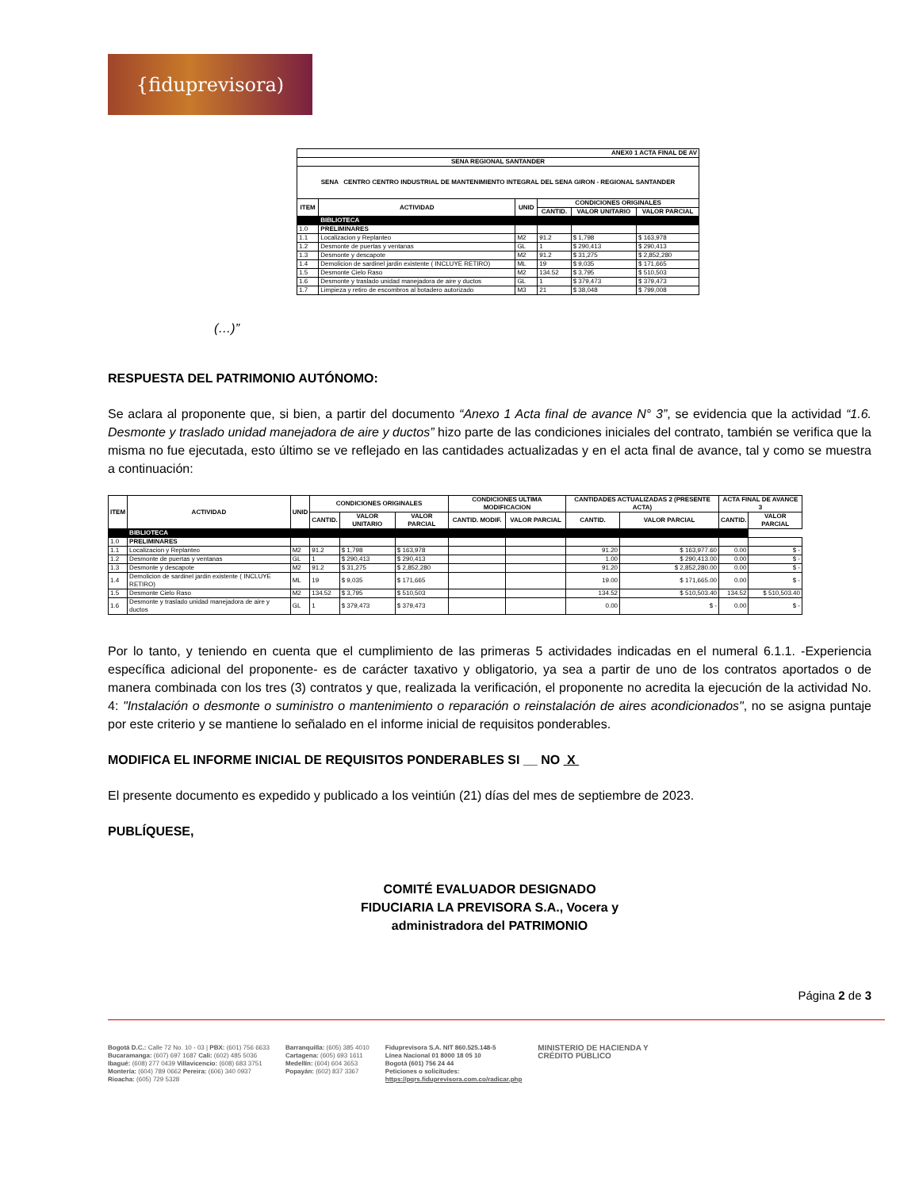{fiduprevisora)
| ANEX0 1 ACTA FINAL DE AV | | | | | |
| SENA REGIONAL SANTANDER | | | | | |
| SENA CENTRO CENTRO INDUSTRIAL DE MANTENIMIENTO INTEGRAL DEL SENA GIRON - REGIONAL SANTANDER | | | | | |
| ITEM | ACTIVIDAD | UNID | CONDICIONES ORIGINALES | | |
| | | | CANTID. | VALOR UNITARIO | VALOR PARCIAL |
| | BIBLIOTECA | | | | |
| 1.0 | PRELIMINARES | | | | |
| 1.1 | Localizacion y Replanteo | M2 | 91.2 | $ 1,798 | $ 163,978 |
| 1.2 | Desmonte de puertas y ventanas | GL | 1 | $ 290,413 | $ 290,413 |
| 1.3 | Desmonte y descapote | M2 | 91.2 | $ 31,275 | $ 2,852,280 |
| 1.4 | Demolicion de sardinel jardin existente ( INCLUYE RETIRO) | ML | 19 | $ 9,035 | $ 171,665 |
| 1.5 | Desmonte Cielo Raso | M2 | 134.52 | $ 3,795 | $ 510,503 |
| 1.6 | Desmonte y traslado unidad manejadora de aire y ductos | GL | 1 | $ 379,473 | $ 379,473 |
| 1.7 | Limpieza y retiro de escombros al botadero autorizado | M3 | 21 | $ 38,048 | $ 799,008 |
(…)”
RESPUESTA DEL PATRIMONIO AUTÓNOMO:
Se aclara al proponente que, si bien, a partir del documento “Anexo 1 Acta final de avance N° 3”, se evidencia que la actividad “1.6. Desmonte y traslado unidad manejadora de aire y ductos” hizo parte de las condiciones iniciales del contrato, también se verifica que la misma no fue ejecutada, esto último se ve reflejado en las cantidades actualizadas y en el acta final de avance, tal y como se muestra a continuación:
| ITEM | ACTIVIDAD | UNID | CONDICIONES ORIGINALES | | | CONDICIONES ULTIMA MODIFICACION | | CANTIDADES ACTUALIZADAS 2 (PRESENTE ACTA) | | ACTA FINAL DE AVANCE 3 | |
| --- | --- | --- | --- | --- | --- | --- | --- | --- | --- | --- | --- |
| | | | CANTID. | VALOR UNITARIO | VALOR PARCIAL | CANTID. MODIF. | VALOR PARCIAL | CANTID. | VALOR PARCIAL | CANTID. | VALOR PARCIAL |
| | BIBLIOTECA | | | | | | | | | | |
| 1.0 | PRELIMINARES | | | | | | | | | | |
| 1.1 | Localizacion y Replanteo | M2 | 91.2 | $ 1,798 | $ 163,978 | | | 91.20 | $ 163,977.60 | 0.00 | $ - |
| 1.2 | Desmonte de puertas y ventanas | GL | 1 | $ 290,413 | $ 290,413 | | | 1.00 | $ 290,413.00 | 0.00 | $ - |
| 1.3 | Desmonte y descapote | M2 | 91.2 | $ 31,275 | $ 2,852,280 | | | 91.20 | $ 2,852,280.00 | 0.00 | $ - |
| 1.4 | Demolicion de sardinel jardin existente ( INCLUYE RETIRO) | ML | 19 | $ 9,035 | $ 171,665 | | | 19.00 | $ 171,665.00 | 0.00 | $ - |
| 1.5 | Desmonte Cielo Raso | M2 | 134.52 | $ 3,795 | $ 510,503 | | | 134.52 | $ 510,503.40 | 134.52 | $ 510,503.40 |
| 1.6 | Desmonte y traslado unidad manejadora de aire y ductos | GL | 1 | $ 379,473 | $ 379,473 | | | 0.00 | $ - | 0.00 | $ - |
Por lo tanto, y teniendo en cuenta que el cumplimiento de las primeras 5 actividades indicadas en el numeral 6.1.1. -Experiencia específica adicional del proponente- es de carácter taxativo y obligatorio, ya sea a partir de uno de los contratos aportados o de manera combinada con los tres (3) contratos y que, realizada la verificación, el proponente no acredita la ejecución de la actividad No. 4: "Instalación o desmonte o suministro o mantenimiento o reparación o reinstalación de aires acondicionados", no se asigna puntaje por este criterio y se mantiene lo señalado en el informe inicial de requisitos ponderables.
MODIFICA EL INFORME INICIAL DE REQUISITOS PONDERABLES SI __ NO X
El presente documento es expedido y publicado a los veintiún (21) días del mes de septiembre de 2023.
PUBLÍQUESE,
COMITÉ EVALUADOR DESIGNADO
FIDUCIARIA LA PREVISORA S.A., Vocera y
administradora del PATRIMONIO
Página 2 de 3
Bogotá D.C.: Calle 72 No. 10 - 03 | PBX: (601) 756 6633
Bucaramanga: (607) 697 1687 Cali: (602) 485 5036
Ibagué: (608) 277 0439 Villavicencio: (608) 683 3751
Montería: (604) 789 0662 Pereira: (606) 340 0937
Rioacha: (605) 729 5328
Barranquilla: (605) 385 4010
Cartagena: (605) 693 1611
Medellín: (604) 604 3653
Popayán: (602) 837 3367
Fiduprevisora S.A. NIT 860.525.148-5
Línea Nacional 01 8000 18 05 10
Bogotá (601) 756 24 44
Peticiones o solicitudes:
https://pqrs.fiduprevisora.com.co/radicar.php
MINISTERIO DE HACIENDA Y
CRÉDITO PÚBLICO